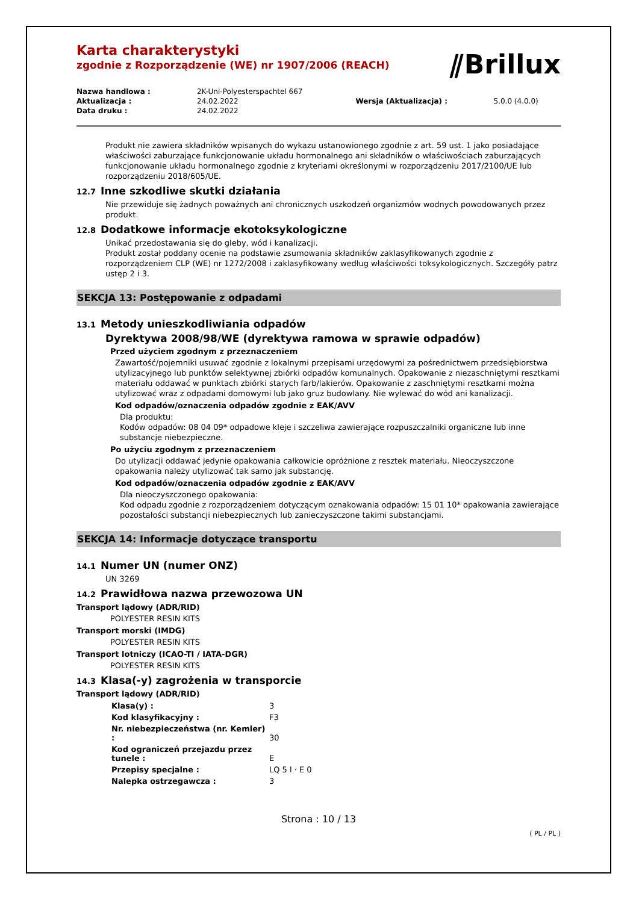⫽Brillux
Karta charakterystyki
zgodnie z Rozporządzenie (WE) nr 1907/2006 (REACH)
| Nazwa handlowa : | 2K-Uni-Polyesterspachtel 667 | | |
| Aktualizacja : | 24.02.2022 | Wersja (Aktualizacja) : | 5.0.0 (4.0.0) |
| Data druku : | 24.02.2022 | | |
Produkt nie zawiera składników wpisanych do wykazu ustanowionego zgodnie z art. 59 ust. 1 jako posiadające właściwości zaburzające funkcjonowanie układu hormonalnego ani składników o właściwościach zaburzających funkcjonowanie układu hormonalnego zgodnie z kryteriami określonymi w rozporządzeniu 2017/2100/UE lub rozporządzeniu 2018/605/UE.
12.7 Inne szkodliwe skutki działania
Nie przewiduje się żadnych poważnych ani chronicznych uszkodzeń organizmów wodnych powodowanych przez produkt.
12.8 Dodatkowe informacje ekotoksykologiczne
Unikać przedostawania się do gleby, wód i kanalizacji.
Produkt został poddany ocenie na podstawie zsumowania składników zaklasyfikowanych zgodnie z rozporządzeniem CLP (WE) nr 1272/2008 i zaklasyfikowany według właściwości toksykologicznych. Szczegóły patrz ustęp 2 i 3.
SEKCJA 13: Postępowanie z odpadami
13.1 Metody unieszkodliwiania odpadów
Dyrektywa 2008/98/WE (dyrektywa ramowa w sprawie odpadów)
Przed użyciem zgodnym z przeznaczeniem
Zawartość/pojemniki usuwać zgodnie z lokalnymi przepisami urzędowymi za pośrednictwem przedsiębiorstwa utylizacyjnego lub punktów selektywnej zbiórki odpadów komunalnych. Opakowanie z niezaschniętymi resztkami materiału oddawać w punktach zbiórki starych farb/lakierów. Opakowanie z zaschniętymi resztkami można utylizować wraz z odpadami domowymi lub jako gruz budowlany. Nie wylewać do wód ani kanalizacji.
Kod odpadów/oznaczenia odpadów zgodnie z EAK/AVV
Dla produktu:
Kodów odpadów: 08 04 09* odpadowe kleje i szczeliwa zawierające rozpuszczalniki organiczne lub inne substancje niebezpieczne.
Po użyciu zgodnym z przeznaczeniem
Do utylizacji oddawać jedynie opakowania całkowicie opróżnione z resztek materiału. Nieoczyszczone opakowania należy utylizować tak samo jak substancję.
Kod odpadów/oznaczenia odpadów zgodnie z EAK/AVV
Dla nieoczyszczonego opakowania:
Kod odpadu zgodnie z rozporządzeniem dotyczącym oznakowania odpadów: 15 01 10* opakowania zawierające pozostałości substancji niebezpiecznych lub zanieczyszczone takimi substancjami.
SEKCJA 14: Informacje dotyczące transportu
14.1 Numer UN (numer ONZ)
UN 3269
14.2 Prawidłowa nazwa przewozowa UN
Transport lądowy (ADR/RID)
POLYESTER RESIN KITS
Transport morski (IMDG)
POLYESTER RESIN KITS
Transport lotniczy (ICAO-TI / IATA-DGR)
POLYESTER RESIN KITS
14.3 Klasa(-y) zagrożenia w transporcie
Transport lądowy (ADR/RID)
| Klasa(y) : | 3 |
| Kod klasyfikacyjny : | F3 |
| Nr. niebezpieczeństwa (nr. Kemler) : | 30 |
| Kod ograniczeń przejazdu przez tunele : | E |
| Przepisy specjalne : | LQ 5 l · E 0 |
| Nalepka ostrzegawcza : | 3 |
Strona : 10 / 13
( PL / PL )